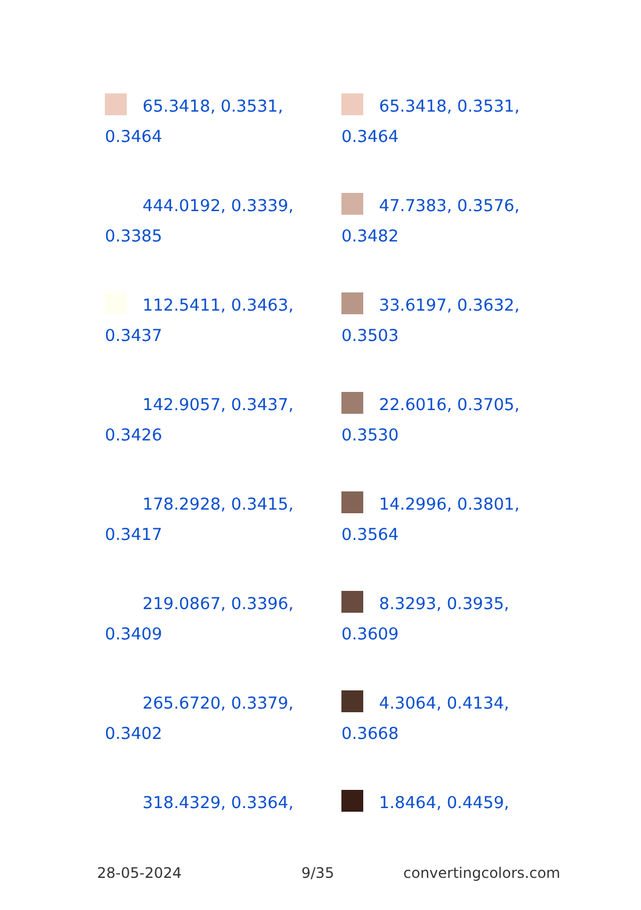65.3418, 0.3531, 0.3464
65.3418, 0.3531, 0.3464
444.0192, 0.3339, 0.3385
47.7383, 0.3576, 0.3482
112.5411, 0.3463, 0.3437
33.6197, 0.3632, 0.3503
142.9057, 0.3437, 0.3426
22.6016, 0.3705, 0.3530
178.2928, 0.3415, 0.3417
14.2996, 0.3801, 0.3564
219.0867, 0.3396, 0.3409
8.3293, 0.3935, 0.3609
265.6720, 0.3379, 0.3402
4.3064, 0.4134, 0.3668
318.4329, 0.3364,
1.8464, 0.4459,
28-05-2024 9/35 convertingcolors.com